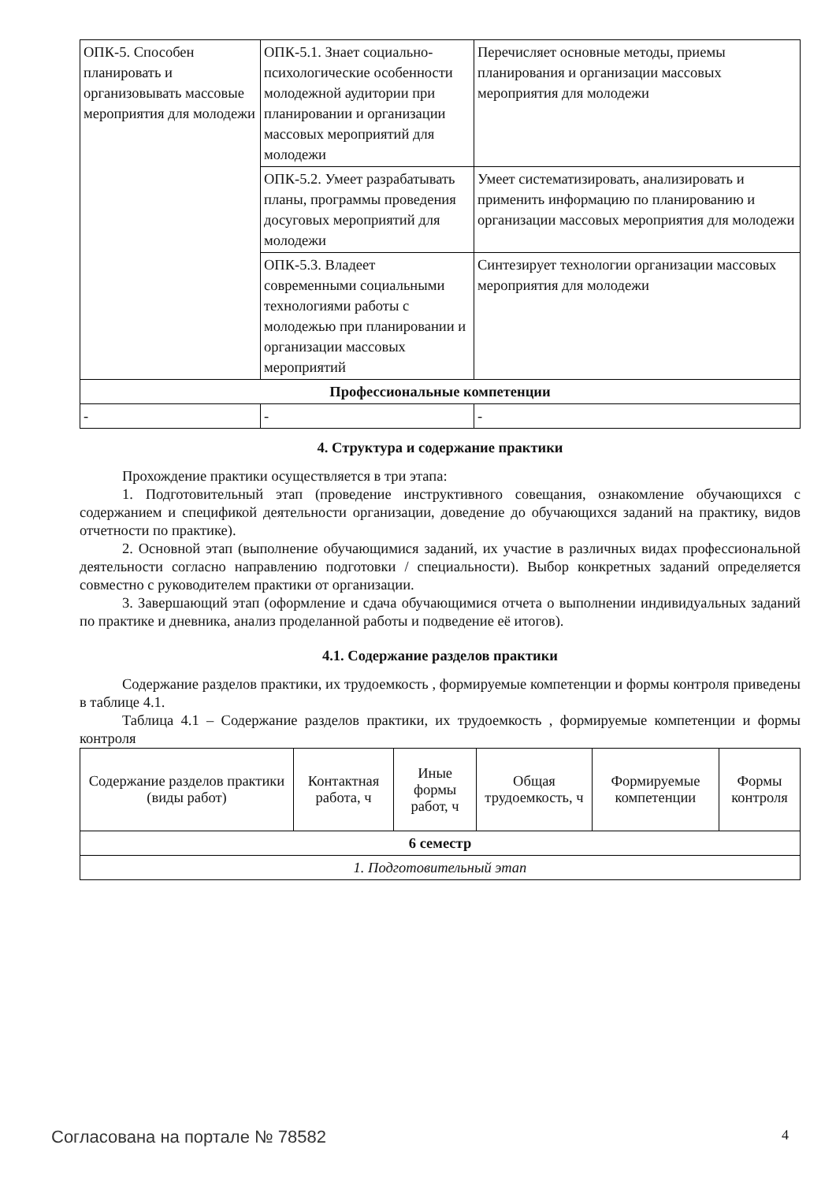| ОПК-5. Способен планировать и организовывать массовые мероприятия для молодежи | ОПК-5.1. Знает социально-психологические особенности молодежной аудитории при планировании и организации массовых мероприятий для молодежи | Перечисляет основные методы, приемы планирования и организации массовых мероприятия для молодежи |
| | ОПК-5.2. Умеет разрабатывать планы, программы проведения досуговых мероприятий для молодежи | Умеет систематизировать, анализировать и применить информацию по планированию и организации массовых мероприятия для молодежи |
| | ОПК-5.3. Владеет современными социальными технологиями работы с молодежью при планировании и организации массовых мероприятий | Синтезирует технологии организации массовых мероприятия для молодежи |
| Профессиональные компетенции | | |
| - | - | - |
4. Структура и содержание практики
Прохождение практики осуществляется в три этапа:
1. Подготовительный этап (проведение инструктивного совещания, ознакомление обучающихся с содержанием и спецификой деятельности организации, доведение до обучающихся заданий на практику, видов отчетности по практике).
2. Основной этап (выполнение обучающимися заданий, их участие в различных видах профессиональной деятельности согласно направлению подготовки / специальности). Выбор конкретных заданий определяется совместно с руководителем практики от организации.
3. Завершающий этап (оформление и сдача обучающимися отчета о выполнении индивидуальных заданий по практике и дневника, анализ проделанной работы и подведение её итогов).
4.1. Содержание разделов практики
Содержание разделов практики, их трудоемкость , формируемые компетенции и формы контроля приведены в таблице 4.1.
Таблица 4.1 – Содержание разделов практики, их трудоемкость , формируемые компетенции и формы контроля
| Содержание разделов практики (виды работ) | Контактная работа, ч | Иные формы работ, ч | Общая трудоемкость, ч | Формируемые компетенции | Формы контроля |
| --- | --- | --- | --- | --- | --- |
| 6 семестр | | | | | |
| 1. Подготовительный этап | | | | | |
Согласована на портале № 78582 4